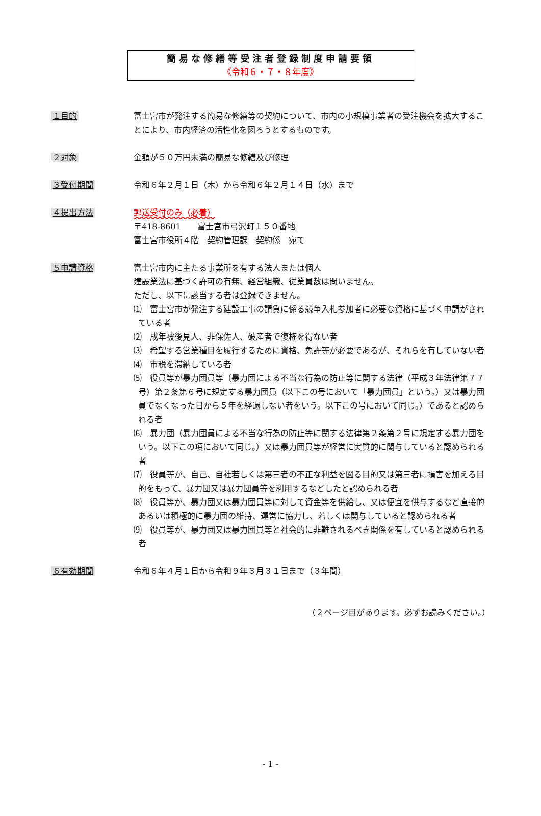簡易な修繕等受注者登録制度申請要領
《令和６・７・８年度》
１目的 富士宮市が発注する簡易な修繕等の契約について、市内の小規模事業者の受注機会を拡大することにより、市内経済の活性化を図ろうとするものです。
２対象 金額が５０万円未満の簡易な修繕及び修理
３受付期間 令和６年２月１日（木）から令和６年２月１４日（水）まで
４提出方法 郵送受付のみ（必着）
〒418-8601　　富士宮市弓沢町１５０番地
富士宮市役所４階　契約管理課　契約係　宛て
５申請資格 富士宮市内に主たる事業所を有する法人または個人
建設業法に基づく許可の有無、経営組織、従業員数は問いません。
ただし、以下に該当する者は登録できません。
⑴　富士宮市が発注する建設工事の請負に係る競争入札参加者に必要な資格に基づく申請がされている者
⑵　成年被後見人、非保佐人、破産者で復権を得ない者
⑶　希望する営業種目を履行するために資格、免許等が必要であるが、それらを有していない者
⑷　市税を滞納している者
⑸　役員等が暴力団員等（暴力団による不当な行為の防止等に関する法律（平成３年法律第７７号）第２条第６号に規定する暴力団員（以下この号において「暴力団員」という。）又は暴力団員でなくなった日から５年を経過しない者をいう。以下この号において同じ。）であると認められる者
⑹　暴力団（暴力団員による不当な行為の防止等に関する法律第２条第２号に規定する暴力団をいう。以下この項において同じ。）又は暴力団員等が経営に実質的に関与していると認められる者
⑺　役員等が、自己、自社若しくは第三者の不正な利益を図る目的又は第三者に損害を加える目的をもって、暴力団又は暴力団員等を利用するなどしたと認められる者
⑻　役員等が、暴力団又は暴力団員等に対して資金等を供給し、又は便宜を供与するなど直接的あるいは積極的に暴力団の維持、運営に協力し、若しくは関与していると認められる者
⑼　役員等が、暴力団又は暴力団員等と社会的に非難されるべき関係を有していると認められる者
６有効期間 令和６年４月１日から令和９年３月３１日まで（３年間）
（２ページ目があります。必ずお読みください。）
- 1 -